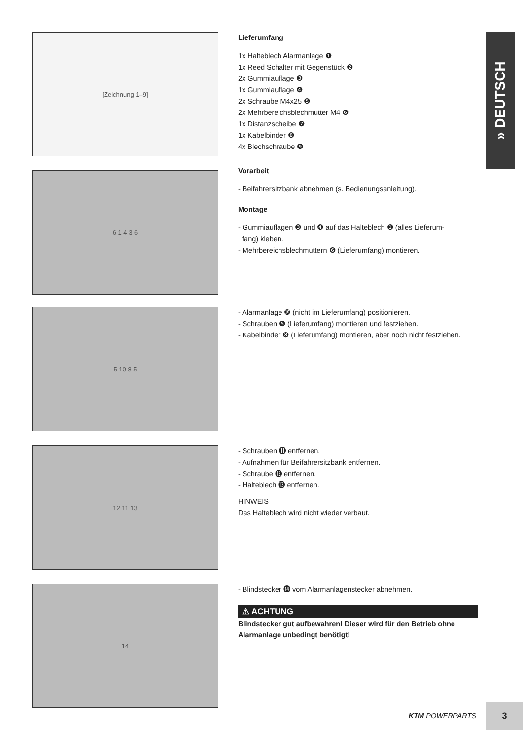» DEUTSCH
[Zeichnung 1–9]
Lieferumfang
1x Halteblech Alarmanlage ❶
1x Reed Schalter mit Gegenstück ❷
2x Gummiauflage ❸
1x Gummiauflage ❹
2x Schraube M4x25 ❺
2x Mehrbereichsblechmutter M4 ❻
1x Distanzscheibe ❼
1x Kabelbinder ❽
4x Blechschraube ❾
Vorarbeit
- Beifahrersitzbank abnehmen (s. Bedienungsanleitung).
Montage
- Gummiauflagen ❸ und ❹ auf das Halteblech ❶ (alles Lieferum-
fang) kleben.
- Mehrbereichsblechmuttern ❻ (Lieferumfang) montieren.
6 1 4 3 6
5 10 8 5
- Alarmanlage ❿ (nicht im Lieferumfang) positionieren.
- Schrauben ❺ (Lieferumfang) montieren und festziehen.
- Kabelbinder ❽ (Lieferumfang) montieren, aber noch nicht festziehen.
12 11 13
- Schrauben ⓫ entfernen.
- Aufnahmen für Beifahrersitzbank entfernen.
- Schraube ⓬ entfernen.
- Halteblech ⓭ entfernen.
HINWEIS
Das Halteblech wird nicht wieder verbaut.
14
- Blindstecker ⓮ vom Alarmanlagenstecker abnehmen.
⚠ ACHTUNG
Blindstecker gut aufbewahren! Dieser wird für den Betrieb ohne Alarmanlage unbedingt benötigt!
KTM POWERPARTS
3